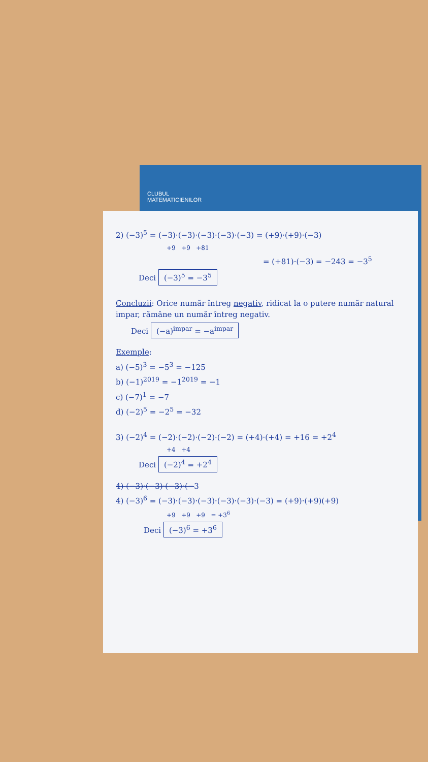CLUBUL
MATEMATICIENILOR
2) (−3)<sup>5</sup> = (−3)·(−3)·(−3)·(−3)·(−3) = (+9)·(+9)·(−3)
+9 +9 +81
= (+81)·(−3) = −243 = −3<sup>5</sup>
Deci (−3)<sup>5</sup> = −3<sup>5</sup>
Concluzii: Orice număr întreg negativ, ridicat la o putere număr natural impar, rămâne un număr întreg negativ.
Deci (−a)<sup>impar</sup> = −a<sup>impar</sup>
Exemple:
a) (−5)<sup>3</sup> = −5<sup>3</sup> = −125
b) (−1)<sup>2019</sup> = −1<sup>2019</sup> = −1
c) (−7)<sup>1</sup> = −7
d) (−2)<sup>5</sup> = −2<sup>5</sup> = −32
3) (−2)<sup>4</sup> = (−2)·(−2)·(−2)·(−2) = (+4)·(+4) = +16 = +2<sup>4</sup>
+4 +4
Deci (−2)<sup>4</sup> = +2<sup>4</sup>
4) (−3)·(−3)·(−3)·(−3
4) (−3)<sup>6</sup> = (−3)·(−3)·(−3)·(−3)·(−3)·(−3) = (+9)·(+9)(+9)
+9 +9 +9 = +3<sup>6</sup>
Deci (−3)<sup>6</sup> = +3<sup>6</sup>